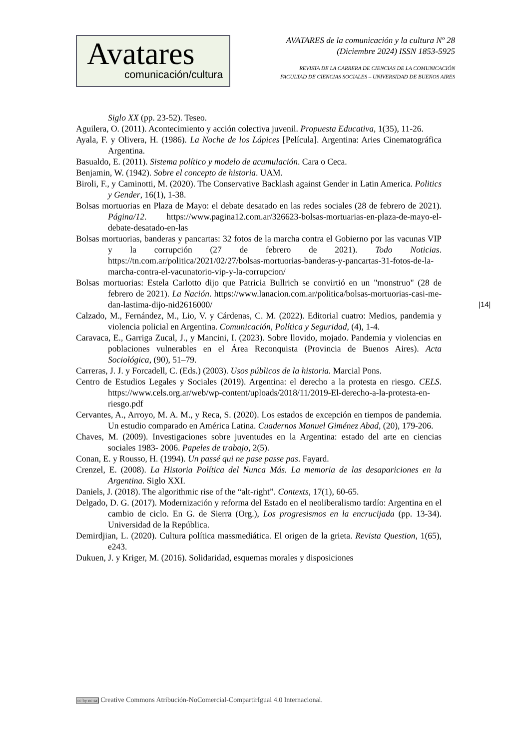Avatares
comunicación/cultura
AVATARES de la comunicación y la cultura Nº 28
(Diciembre 2024) ISSN 1853-5925
REVISTA DE LA CARRERA DE CIENCIAS DE LA COMUNICACIÓN
FACULTAD DE CIENCIAS SOCIALES – UNIVERSIDAD DE BUENOS AIRES
Siglo XX (pp. 23-52). Teseo.
Aguilera, O. (2011). Acontecimiento y acción colectiva juvenil. Propuesta Educativa, 1(35), 11-26.
Ayala, F. y Olivera, H. (1986). La Noche de los Lápices [Película]. Argentina: Aries Cinematográfica Argentina.
Basualdo, E. (2011). Sistema político y modelo de acumulación. Cara o Ceca.
Benjamin, W. (1942). Sobre el concepto de historia. UAM.
Biroli, F., y Caminotti, M. (2020). The Conservative Backlash against Gender in Latin America. Politics y Gender, 16(1), 1-38.
Bolsas mortuorias en Plaza de Mayo: el debate desatado en las redes sociales (28 de febrero de 2021). Página/12. https://www.pagina12.com.ar/326623-bolsas-mortuarias-en-plaza-de-mayo-el-debate-desatado-en-las
Bolsas mortuorias, banderas y pancartas: 32 fotos de la marcha contra el Gobierno por las vacunas VIP y la corrupción (27 de febrero de 2021). Todo Noticias. https://tn.com.ar/politica/2021/02/27/bolsas-mortuorias-banderas-y-pancartas-31-fotos-de-la-marcha-contra-el-vacunatorio-vip-y-la-corrupcion/
Bolsas mortuorias: Estela Carlotto dijo que Patricia Bullrich se convirtió en un "monstruo" (28 de febrero de 2021). La Nación. https://www.lanacion.com.ar/politica/bolsas-mortuorias-casi-me-dan-lastima-dijo-nid2616000/
Calzado, M., Fernández, M., Lio, V. y Cárdenas, C. M. (2022). Editorial cuatro: Medios, pandemia y violencia policial en Argentina. Comunicación, Política y Seguridad, (4), 1-4.
Caravaca, E., Garriga Zucal, J., y Mancini, I. (2023). Sobre llovido, mojado. Pandemia y violencias en poblaciones vulnerables en el Área Reconquista (Provincia de Buenos Aires). Acta Sociológica, (90), 51–79.
Carreras, J. J. y Forcadell, C. (Eds.) (2003). Usos públicos de la historia. Marcial Pons.
Centro de Estudios Legales y Sociales (2019). Argentina: el derecho a la protesta en riesgo. CELS. https://www.cels.org.ar/web/wp-content/uploads/2018/11/2019-El-derecho-a-la-protesta-en-riesgo.pdf
Cervantes, A., Arroyo, M. A. M., y Reca, S. (2020). Los estados de excepción en tiempos de pandemia. Un estudio comparado en América Latina. Cuadernos Manuel Giménez Abad, (20), 179-206.
Chaves, M. (2009). Investigaciones sobre juventudes en la Argentina: estado del arte en ciencias sociales 1983- 2006. Papeles de trabajo, 2(5).
Conan, E. y Rousso, H. (1994). Un passé qui ne pase passe pas. Fayard.
Crenzel, E. (2008). La Historia Política del Nunca Más. La memoria de las desapariciones en la Argentina. Siglo XXI.
Daniels, J. (2018). The algorithmic rise of the “alt-right”. Contexts, 17(1), 60-65.
Delgado, D. G. (2017). Modernización y reforma del Estado en el neoliberalismo tardío: Argentina en el cambio de ciclo. En G. de Sierra (Org.), Los progresismos en la encrucijada (pp. 13-34). Universidad de la República.
Demirdjian, L. (2020). Cultura política massmediática. El origen de la grieta. Revista Question, 1(65), e243.
Dukuen, J. y Kriger, M. (2016). Solidaridad, esquemas morales y disposiciones
|14|
cc by nc sa Creative Commons Atribución-NoComercial-CompartirIgual 4.0 Internacional.